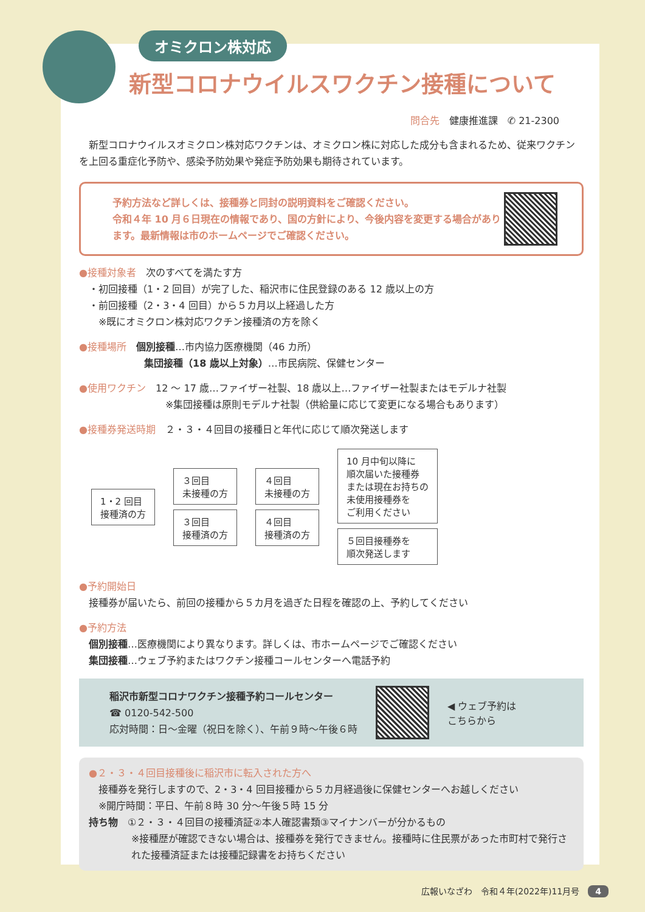オミクロン株対応
新型コロナウイルスワクチン接種について
問合先　健康推進課　✆ 21-2300
　新型コロナウイルスオミクロン株対応ワクチンは、オミクロン株に対応した成分も含まれるため、従来ワクチンを上回る重症化予防や、感染予防効果や発症予防効果も期待されています。
予約方法など詳しくは、接種券と同封の説明資料をご確認ください。
令和４年 10 月６日現在の情報であり、国の方針により、今後内容を変更する場合があります。最新情報は市のホームページでご確認ください。
●接種対象者　次のすべてを満たす方
　・初回接種（1・2 回目）が完了した、稲沢市に住民登録のある 12 歳以上の方
　・前回接種（2・3・4 回目）から５カ月以上経過した方
　　※既にオミクロン株対応ワクチン接種済の方を除く
●接種場所　個別接種…市内協力医療機関（46 カ所）
集団接種（18 歳以上対象）…市民病院、保健センター
●使用ワクチン　12 ～ 17 歳…ファイザー社製、18 歳以上…ファイザー社製またはモデルナ社製
※集団接種は原則モデルナ社製（供給量に応じて変更になる場合もあります）
●接種券発送時期　２・３・４回目の接種日と年代に応じて順次発送します
1・2 回目
接種済の方
３回目
未接種の方
３回目
接種済の方
４回目
未接種の方
４回目
接種済の方
10 月中旬以降に
順次届いた接種券
または現在お持ちの
未使用接種券を
ご利用ください
５回目接種券を
順次発送します
●予約開始日
　接種券が届いたら、前回の接種から５カ月を過ぎた日程を確認の上、予約してください
●予約方法
　個別接種…医療機関により異なります。詳しくは、市ホームページでご確認ください
　集団接種…ウェブ予約またはワクチン接種コールセンターへ電話予約
稲沢市新型コロナワクチン接種予約コールセンター
☎ 0120-542-500
応対時間：日～金曜（祝日を除く）、午前９時～午後６時
◀ ウェブ予約は
こちらから
●２・３・４回目接種後に稲沢市に転入された方へ
　接種券を発行しますので、2・3・4 回目接種から５カ月経過後に保健センターへお越しください
　※開庁時間：平日、午前８時 30 分～午後５時 15 分
持ち物　①２・３・４回目の接種済証②本人確認書類③マイナンバーが分かるもの
※接種歴が確認できない場合は、接種券を発行できません。接種時に住民票があった市町村で発行された接種済証または接種記録書をお持ちください
広報いなざわ　令和４年(2022年)11月号　4